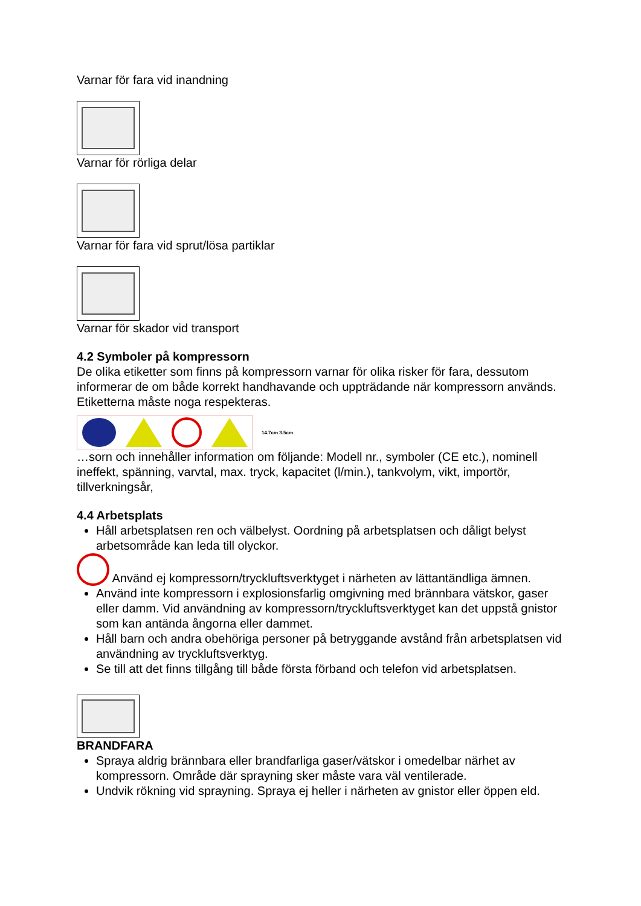Varnar för fara vid inandning
Varnar för rörliga delar
Varnar för fara vid sprut/lösa partiklar
Varnar för skador vid transport
4.2 Symboler på kompressorn
De olika etiketter som finns på kompressorn varnar för olika risker för fara, dessutom informerar de om både korrekt handhavande och uppträdande när kompressorn används. Etiketterna måste noga respekteras.
14.7cm 3.5cm
…sorn och innehåller information om följande: Modell nr., symboler (CE etc.), nominell ineffekt, spänning, varvtal, max. tryck, kapacitet (l/min.), tankvolym, vikt, importör, tillverkningsår,
4.4 Arbetsplats
Håll arbetsplatsen ren och välbelyst. Oordning på arbetsplatsen och dåligt belyst arbetsområde kan leda till olyckor.
Använd ej kompressorn/tryckluftsverktyget i närheten av lättantändliga ämnen.
Använd inte kompressorn i explosionsfarlig omgivning med brännbara vätskor, gaser eller damm. Vid användning av kompressorn/tryckluftsverktyget kan det uppstå gnistor som kan antända ångorna eller dammet.
Håll barn och andra obehöriga personer på betryggande avstånd från arbetsplatsen vid användning av tryckluftsverktyg.
Se till att det finns tillgång till både första förband och telefon vid arbetsplatsen.
BRANDFARA
Spraya aldrig brännbara eller brandfarliga gaser/vätskor i omedelbar närhet av kompressorn. Område där sprayning sker måste vara väl ventilerade.
Undvik rökning vid sprayning. Spraya ej heller i närheten av gnistor eller öppen eld.